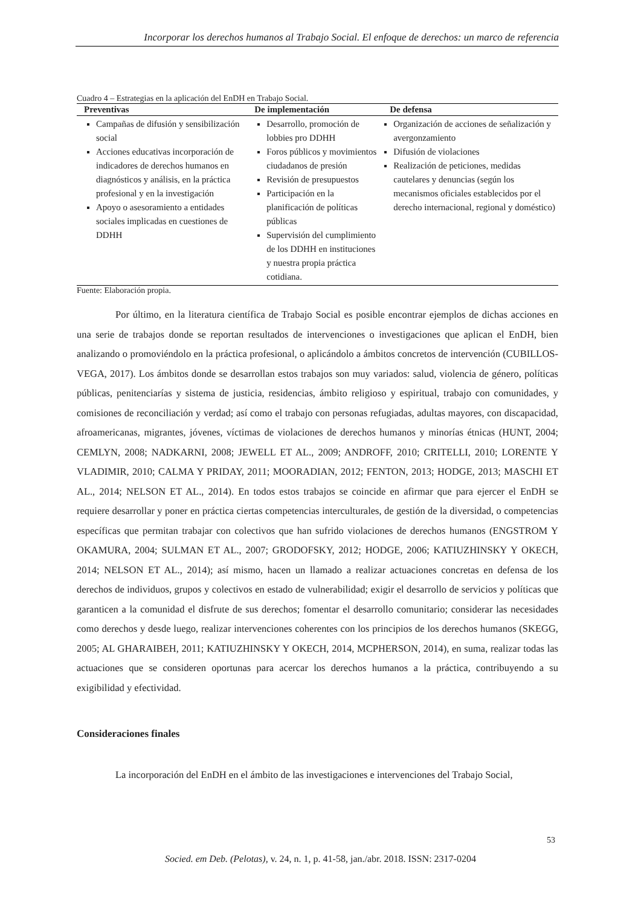Incorporar los derechos humanos al Trabajo Social. El enfoque de derechos: un marco de referencia
Cuadro 4 – Estrategias en la aplicación del EnDH en Trabajo Social.
| Preventivas | De implementación | De defensa |
| --- | --- | --- |
| Campañas de difusión y sensibilización social Acciones educativas incorporación de indicadores de derechos humanos en diagnósticos y análisis, en la práctica profesional y en la investigación Apoyo o asesoramiento a entidades sociales implicadas en cuestiones de DDHH | Desarrollo, promoción de lobbies pro DDHH Foros públicos y movimientos ciudadanos de presión Revisión de presupuestos Participación en la planificación de políticas públicas Supervisión del cumplimiento de los DDHH en instituciones y nuestra propia práctica cotidiana. | Organización de acciones de señalización y avergonzamiento Difusión de violaciones Realización de peticiones, medidas cautelares y denuncias (según los mecanismos oficiales establecidos por el derecho internacional, regional y doméstico) |
Fuente: Elaboración propia.
Por último, en la literatura científica de Trabajo Social es posible encontrar ejemplos de dichas acciones en una serie de trabajos donde se reportan resultados de intervenciones o investigaciones que aplican el EnDH, bien analizando o promoviéndolo en la práctica profesional, o aplicándolo a ámbitos concretos de intervención (CUBILLOS-VEGA, 2017). Los ámbitos donde se desarrollan estos trabajos son muy variados: salud, violencia de género, políticas públicas, penitenciarías y sistema de justicia, residencias, ámbito religioso y espiritual, trabajo con comunidades, y comisiones de reconciliación y verdad; así como el trabajo con personas refugiadas, adultas mayores, con discapacidad, afroamericanas, migrantes, jóvenes, víctimas de violaciones de derechos humanos y minorías étnicas (HUNT, 2004; CEMLYN, 2008; NADKARNI, 2008; JEWELL ET AL., 2009; ANDROFF, 2010; CRITELLI, 2010; LORENTE Y VLADIMIR, 2010; CALMA Y PRIDAY, 2011; MOORADIAN, 2012; FENTON, 2013; HODGE, 2013; MASCHI ET AL., 2014; NELSON ET AL., 2014). En todos estos trabajos se coincide en afirmar que para ejercer el EnDH se requiere desarrollar y poner en práctica ciertas competencias interculturales, de gestión de la diversidad, o competencias específicas que permitan trabajar con colectivos que han sufrido violaciones de derechos humanos (ENGSTROM Y OKAMURA, 2004; SULMAN ET AL., 2007; GRODOFSKY, 2012; HODGE, 2006; KATIUZHINSKY Y OKECH, 2014; NELSON ET AL., 2014); así mismo, hacen un llamado a realizar actuaciones concretas en defensa de los derechos de individuos, grupos y colectivos en estado de vulnerabilidad; exigir el desarrollo de servicios y políticas que garanticen a la comunidad el disfrute de sus derechos; fomentar el desarrollo comunitario; considerar las necesidades como derechos y desde luego, realizar intervenciones coherentes con los principios de los derechos humanos (SKEGG, 2005; AL GHARAIBEH, 2011; KATIUZHINSKY Y OKECH, 2014, MCPHERSON, 2014), en suma, realizar todas las actuaciones que se consideren oportunas para acercar los derechos humanos a la práctica, contribuyendo a su exigibilidad y efectividad.
Consideraciones finales
La incorporación del EnDH en el ámbito de las investigaciones e intervenciones del Trabajo Social,
53
Socied. em Deb. (Pelotas), v. 24, n. 1, p. 41-58, jan./abr. 2018. ISSN: 2317-0204